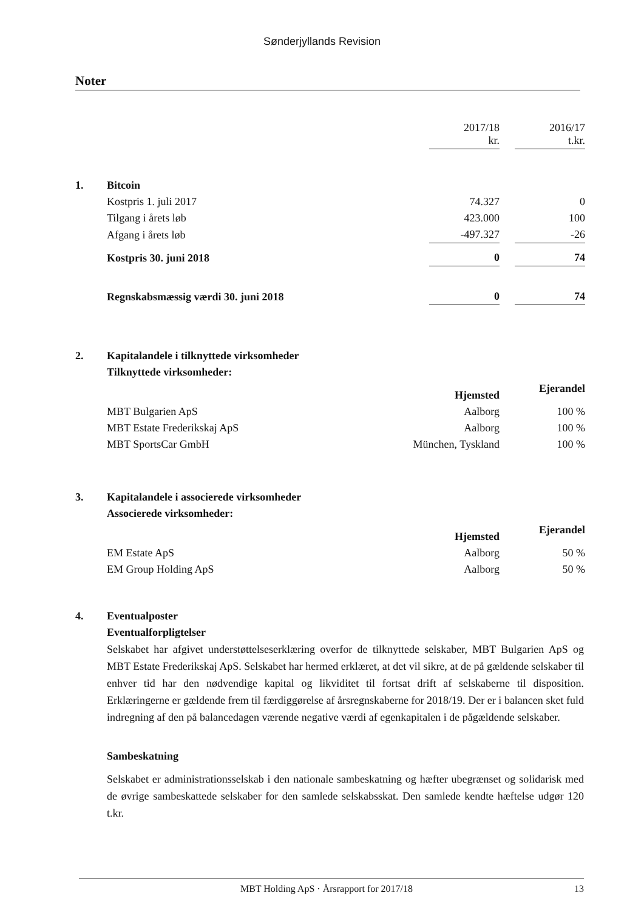Sønderjyllands Revision
Noter
| | | 2017/18 kr. | | 2016/17 t.kr. |
| 1. | Bitcoin | | | |
| | Kostpris 1. juli 2017 | 74.327 | | 0 |
| | Tilgang i årets løb | 423.000 | | 100 |
| | Afgang i årets løb | -497.327 | | -26 |
| | Kostpris 30. juni 2018 | 0 | | 74 |
| | Regnskabsmæssig værdi 30. juni 2018 | 0 | | 74 |
| 2. | Kapitalandele i tilknyttede virksomheder | | | |
| | Tilknyttede virksomheder: | | | |
| | | Hjemsted | | Ejerandel |
| | MBT Bulgarien ApS | Aalborg | | 100 % |
| | MBT Estate Frederikskaj ApS | Aalborg | | 100 % |
| | MBT SportsCar GmbH | München, Tyskland | | 100 % |
| 3. | Kapitalandele i associerede virksomheder | | | |
| | Associerede virksomheder: | | | |
| | | Hjemsted | | Ejerandel |
| | EM Estate ApS | Aalborg | | 50 % |
| | EM Group Holding ApS | Aalborg | | 50 % |
| 4. | Eventualposter |
| | Eventualforpligtelser |
Selskabet har afgivet understøttelseserklæring overfor de tilknyttede selskaber, MBT Bulgarien ApS og MBT Estate Frederikskaj ApS. Selskabet har hermed erklæret, at det vil sikre, at de på gældende selskaber til enhver tid har den nødvendige kapital og likviditet til fortsat drift af selskaberne til disposition. Erklæringerne er gældende frem til færdiggørelse af årsregnskaberne for 2018/19. Der er i balancen sket fuld indregning af den på balancedagen værende negative værdi af egenkapitalen i de pågældende selskaber.
Sambeskatning
Selskabet er administrationsselskab i den nationale sambeskatning og hæfter ubegrænset og solidarisk med de øvrige sambeskattede selskaber for den samlede selskabsskat. Den samlede kendte hæftelse udgør 120 t.kr.
MBT Holding ApS · Årsrapport for 2017/18 13